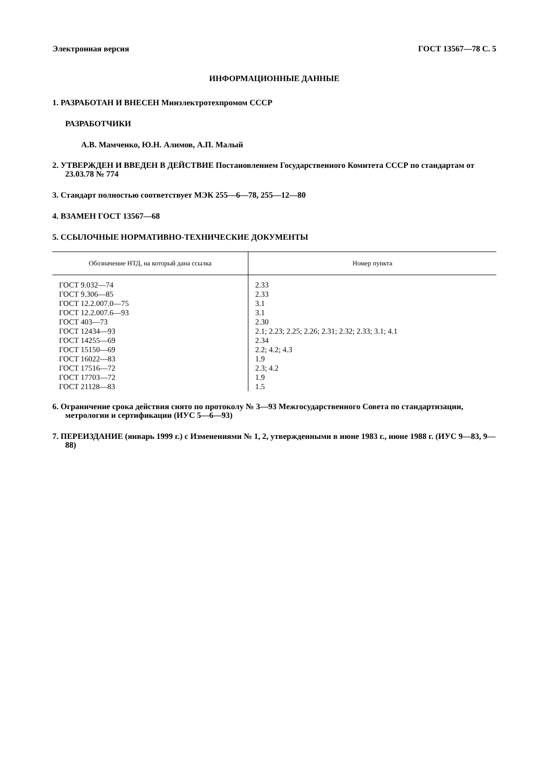Электронная версия ГОСТ 13567—78 С. 5
ИНФОРМАЦИОННЫЕ ДАННЫЕ
1. РАЗРАБОТАН И ВНЕСЕН Минэлектротехпромом СССР
РАЗРАБОТЧИКИ
А.В. Мамченко, Ю.Н. Алимов, А.П. Малый
2. УТВЕРЖДЕН И ВВЕДЕН В ДЕЙСТВИЕ Постановлением Государственного Комитета СССР по стандартам от 23.03.78 № 774
3. Стандарт полностью соответствует МЭК 255—6—78, 255—12—80
4. ВЗАМЕН ГОСТ 13567—68
5. ССЫЛОЧНЫЕ НОРМАТИВНО-ТЕХНИЧЕСКИЕ ДОКУМЕНТЫ
| Обозначение НТД, на который дана ссылка | Номер пункта |
| --- | --- |
| ГОСТ 9.032—74 | 2.33 |
| ГОСТ 9.306—85 | 2.33 |
| ГОСТ 12.2.007.0—75 | 3.1 |
| ГОСТ 12.2.007.6—93 | 3.1 |
| ГОСТ 403—73 | 2.30 |
| ГОСТ 12434—93 | 2.1; 2.23; 2.25; 2.26; 2.31; 2.32; 2.33; 3.1; 4.1 |
| ГОСТ 14255—69 | 2.34 |
| ГОСТ 15150—69 | 2.2; 4.2; 4.3 |
| ГОСТ 16022—83 | 1.9 |
| ГОСТ 17516—72 | 2.3; 4.2 |
| ГОСТ 17703—72 | 1.9 |
| ГОСТ 21128—83 | 1.5 |
6. Ограничение срока действия снято по протоколу № 3—93 Межгосударственного Совета по стандартизации, метрологии и сертификации (ИУС 5—6—93)
7. ПЕРЕИЗДАНИЕ (январь 1999 г.) с Изменениями № 1, 2, утвержденными в июне 1983 г., июне 1988 г. (ИУС 9—83, 9—88)